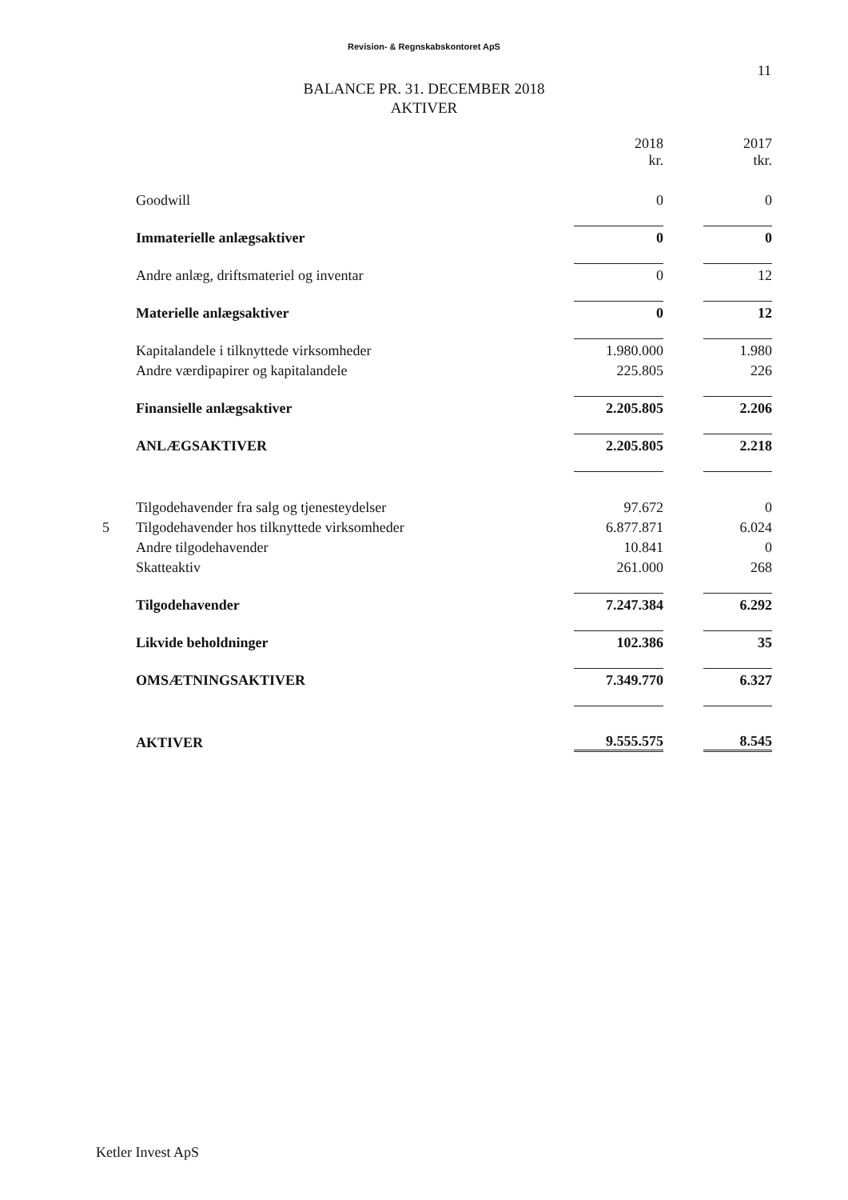Revision- & Regnskabskontoret ApS
11
BALANCE PR. 31. DECEMBER 2018
AKTIVER
| | | 2018 kr. | | 2017 tkr. |
| | Goodwill | 0 | | 0 |
| | Immaterielle anlægsaktiver | 0 | | 0 |
| | Andre anlæg, driftsmateriel og inventar | 0 | | 12 |
| | Materielle anlægsaktiver | 0 | | 12 |
| | Kapitalandele i tilknyttede virksomheder | 1.980.000 | | 1.980 |
| | Andre værdipapirer og kapitalandele | 225.805 | | 226 |
| | Finansielle anlægsaktiver | 2.205.805 | | 2.206 |
| | ANLÆGSAKTIVER | 2.205.805 | | 2.218 |
| | Tilgodehavender fra salg og tjenesteydelser | 97.672 | | 0 |
| 5 | Tilgodehavender hos tilknyttede virksomheder | 6.877.871 | | 6.024 |
| | Andre tilgodehavender | 10.841 | | 0 |
| | Skatteaktiv | 261.000 | | 268 |
| | Tilgodehavender | 7.247.384 | | 6.292 |
| | Likvide beholdninger | 102.386 | | 35 |
| | OMSÆTNINGSAKTIVER | 7.349.770 | | 6.327 |
| | AKTIVER | 9.555.575 | | 8.545 |
Ketler Invest ApS